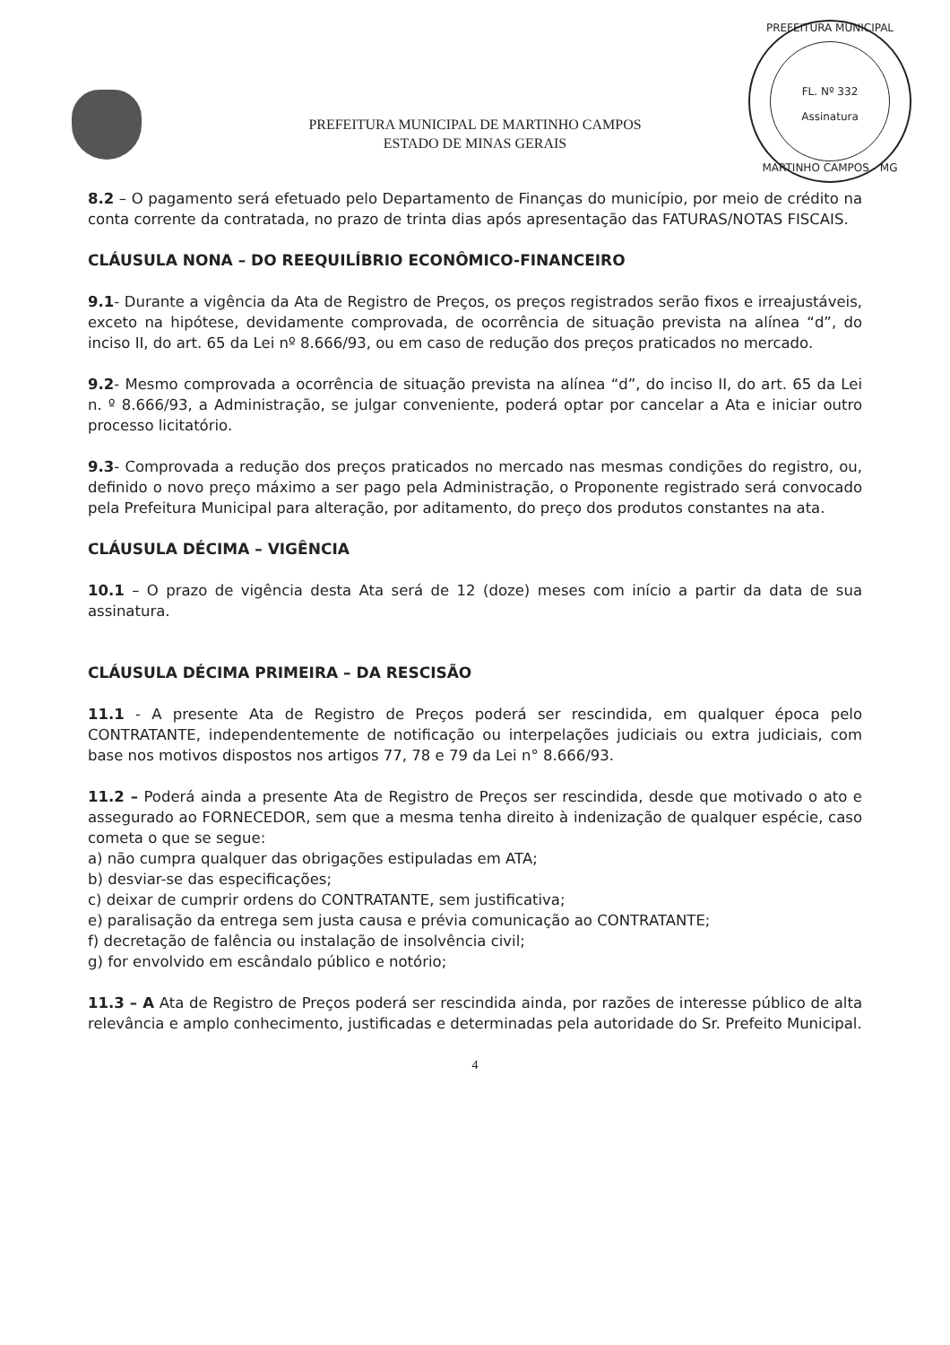PREFEITURA MUNICIPAL DE MARTINHO CAMPOS
ESTADO DE MINAS GERAIS
PREFEITURA MUNICIPAL
FL. Nº 332
Assinatura
MARTINHO CAMPOS - MG
8.2 – O pagamento será efetuado pelo Departamento de Finanças do município, por meio de crédito na conta corrente da contratada, no prazo de trinta dias após apresentação das FATURAS/NOTAS FISCAIS.
CLÁUSULA NONA – DO REEQUILÍBRIO ECONÔMICO-FINANCEIRO
9.1- Durante a vigência da Ata de Registro de Preços, os preços registrados serão fixos e irreajustáveis, exceto na hipótese, devidamente comprovada, de ocorrência de situação prevista na alínea “d”, do inciso II, do art. 65 da Lei nº 8.666/93, ou em caso de redução dos preços praticados no mercado.
9.2- Mesmo comprovada a ocorrência de situação prevista na alínea “d”, do inciso II, do art. 65 da Lei n. º 8.666/93, a Administração, se julgar conveniente, poderá optar por cancelar a Ata e iniciar outro processo licitatório.
9.3- Comprovada a redução dos preços praticados no mercado nas mesmas condições do registro, ou, definido o novo preço máximo a ser pago pela Administração, o Proponente registrado será convocado pela Prefeitura Municipal para alteração, por aditamento, do preço dos produtos constantes na ata.
CLÁUSULA DÉCIMA – VIGÊNCIA
10.1 – O prazo de vigência desta Ata será de 12 (doze) meses com início a partir da data de sua assinatura.
CLÁUSULA DÉCIMA PRIMEIRA – DA RESCISÃO
11.1 - A presente Ata de Registro de Preços poderá ser rescindida, em qualquer época pelo CONTRATANTE, independentemente de notificação ou interpelações judiciais ou extra judiciais, com base nos motivos dispostos nos artigos 77, 78 e 79 da Lei n° 8.666/93.
11.2 – Poderá ainda a presente Ata de Registro de Preços ser rescindida, desde que motivado o ato e assegurado ao FORNECEDOR, sem que a mesma tenha direito à indenização de qualquer espécie, caso cometa o que se segue:
a) não cumpra qualquer das obrigações estipuladas em ATA;
b) desviar-se das especificações;
c) deixar de cumprir ordens do CONTRATANTE, sem justificativa;
e) paralisação da entrega sem justa causa e prévia comunicação ao CONTRATANTE;
f) decretação de falência ou instalação de insolvência civil;
g) for envolvido em escândalo público e notório;
11.3 – A Ata de Registro de Preços poderá ser rescindida ainda, por razões de interesse público de alta relevância e amplo conhecimento, justificadas e determinadas pela autoridade do Sr. Prefeito Municipal.
4